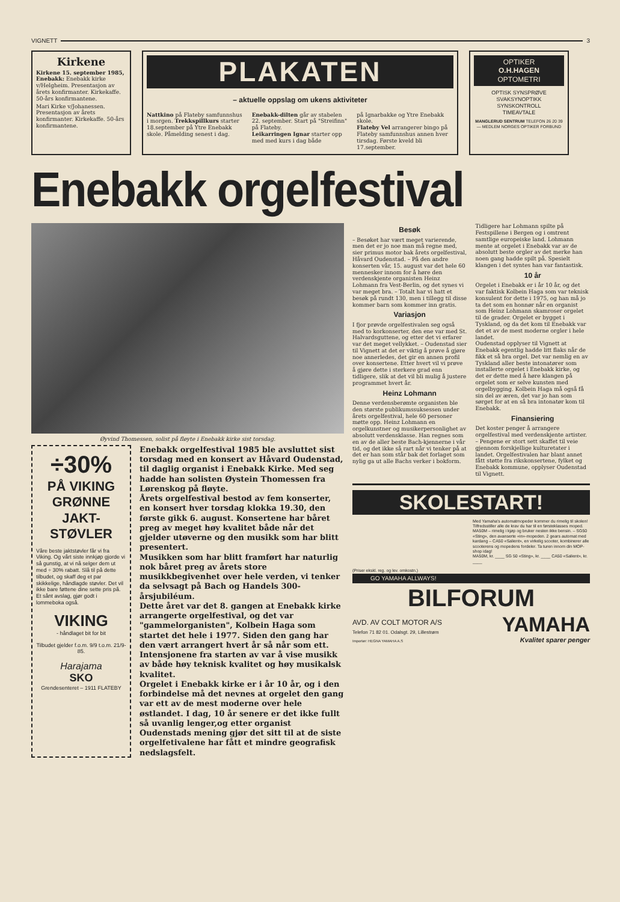VIGNETT 3
Kirkene
Kirkene 15. september 1985, Enebakk: Enebakk kirke v/Helgheim. Presentasjon av årets konfirmanter. Kirkekaffe. 50-års konfirmantene.
Mari Kirke v/Johanessen. Presentasjon av årets konfirmanter. Kirkekaffe. 50-års konfirmantene.
PLAKATEN
– aktuelle oppslag om ukens aktiviteter
Nattkino på Flateby samfunnshus i morgen. Trekkspillkurs starter 18.september på Ytre Enebakk skole. Påmelding senest i dag.
Enebakk-dilten går av stabelen 22. september. Start på "Streifinn" på Flateby.
Leikarringen Ignar starter opp med med kurs i dag både
på Ignarbakke og Ytre Enebakk skole.
Flateby Vel arrangerer bingo på Flateby samfunnshus annen hver tirsdag. Første kveld bli 17.september.
OPTIKER
O.H.HAGEN
OPTOMETRI
OPTISK SYNSPRØVE
SVAKSYNOPTIKK
SYNSKONTROLL
TIMEAVTALE
MANGLERUD SENTRUM TELEFON 26 20 39 — MEDLEM NORGES OPTIKER FORBUND
Enebakk orgelfestival
Øyvind Thomessen, solist på fløyte i Enebakk kirke sist torsdag.
÷30%
PÅ VIKING GRØNNE JAKT-STØVLER
Våre beste jaktstøvler får vi fra Viking. Og vårt siste innkjøp gjorde vi så gunstig, at vi nå selger dem ut med ÷ 30% rabatt. Slå til på dette tilbudet, og skaff deg et par skikkelige, håndlagde støvler. Det vil ikke bare føttene dine sette pris på. Et sånt avslag, gjør godt i lommeboka også.
VIKING
- håndlaget bit for bit
Tilbudet gjelder f.o.m. 9/9 t.o.m. 21/9-85.
Harajama
SKO
Grendesenteret – 1911 FLATEBY
Enebakk orgelfestival 1985 ble avsluttet sist torsdag med en konsert av Håvard Oudenstad, til daglig organist i Enebakk Kirke. Med seg hadde han solisten Øystein Thomessen fra Lørenskog på fløyte.
Årets orgelfestival bestod av fem konserter, en konsert hver torsdag klokka 19.30, den første gikk 6. august. Konsertene har båret preg av meget høy kvalitet både når det gjelder utøverne og den musikk som har blitt presentert.
Musikken som har blitt framført har naturlig nok båret preg av årets store musikkbegivenhet over hele verden, vi tenker da selvsagt på Bach og Handels 300-årsjubiléum.
Dette året var det 8. gangen at Enebakk kirke arrangerte orgelfestival, og det var "gammelorganisten", Kolbein Haga som startet det hele i 1977. Siden den gang har den vært arrangert hvert år så når som ett. Intensjonene fra starten av var å vise musikk av både høy teknisk kvalitet og høy musikalsk kvalitet.
Orgelet i Enebakk kirke er i år 10 år, og i den forbindelse må det nevnes at orgelet den gang var ett av de mest moderne over hele østlandet. I dag, 10 år senere er det ikke fullt så uvanlig lenger,og etter organist Oudenstads mening gjør det sitt til at de siste orgelfetivalene har fått et mindre geografisk nedslagsfelt.
Besøk
– Besøket har vært meget varierende, men det er jo noe man må regne med, sier primus motor bak årets orgelfestival, Håvard Oudenstad. – På den andre konserten vår, 15. august var det hele 60 mennesker innom for å høre den verdenskjente organisten Heinz Lohmann fra Vest-Berlin, og det synes vi var meget bra. – Totalt har vi hatt et besøk på rundt 130, men i tillegg til disse kommer barn som kommer inn gratis.
Variasjon
I fjor prøvde orgelfestivalen seg også med to korkonserter, den ene var med St. Halvardsguttene, og etter det vi erfarer var det meget vellykket. – Oudenstad sier til Vignett at det er viktig å prøve å gjøre noe annerledes, det gir en annen profil over konsertene. Etter hvert vil vi prøve å gjøre dette i sterkere grad enn tidligere, slik at det vil bli mulig å justere programmet hvert år.
Heinz Lohmann
Denne verdensberømte organisten ble den største publikumssuksessen under årets orgelfestival, hele 60 personer møtte opp. Heinz Lohmann en orgelkunstner og musikerpersonlighet av absolutt verdensklasse. Han regnes som en av de aller beste Bach-kjennerne i vår tid, og det ikke så rart når vi tenker på at det er han som står bak det forlaget som nylig ga ut alle Bachs verker i bokform.
Tidligere har Lohmann spilte på Festspillene i Bergen og i omtrent samtlige europeiske land. Lohmann mente at orgelet i Enebakk var av de absolutt beste orgler av det merke han noen gang hadde spilt på. Spesielt klangen i det syntes han var fantastisk.
10 år
Orgelet i Enebakk er i år 10 år, og det var faktisk Kolbein Haga som var teknisk konsulent for dette i 1975, og han må jo ta det som en honnør når en organist som Heinz Lohmann skamroser orgelet til de grader. Orgelet er bygget i Tyskland, og da det kom til Enebakk var det et av de mest moderne orgler i hele landet.
Oudenstad opplyser til Vignett at Enebakk egentlig hadde litt flaks når de fikk et så bra orgel. Det var nemlig en av Tyskland aller beste intonatører som installerte orgelet i Enebakk kirke, og det er dette med å høre klangen på orgelet som er selve kunsten med orgelbygging. Kolbein Haga må også få sin del av æren, det var jo han som sørget for at en så bra intonatør kom til Enebakk.
Finansiering
Det koster penger å arrangere orgelfestival med verdenskjente artister. – Pengene er stort sett skaffet til veie gjennom forskjellige kulturetater i landet. Orgelfestivalen har blant annet fått støtte fra rikskonsertene, fylket og Enebakk kommune, opplyser Oudenstad til Vignett.
SKOLESTART!
Med Yamaha's automatmopeder kommer du rimelig til skolen! Tilfredsstiller alle de krav du har til en førsteklasses moped. MA50M – rimelig i kjøp og bruker nesten ikke bensin. – SG50 «Sting», den avanserte «in»-mopeden. 2 gears automat med kardang – CA50 «Salient», en virkelig scooter, kombinerer alle scooterens og mopedens fordeler. Ta turen innom din MOP-shop idag!
MA50M, kr. ____ SG 50 «Sting», kr. ____ CA50 «Salient», kr. ____
(Priser ekskl. reg. og lev. omkostn.)
GO YAMAHA ALLWAYS!
BILFORUM
AVD. AV COLT MOTOR A/S
Telefon 71 82 01. Odalsgt. 29, Lillestrøm
Importør: HEGNA YAMAHA A.S
YAMAHA
Kvalitet sparer penger